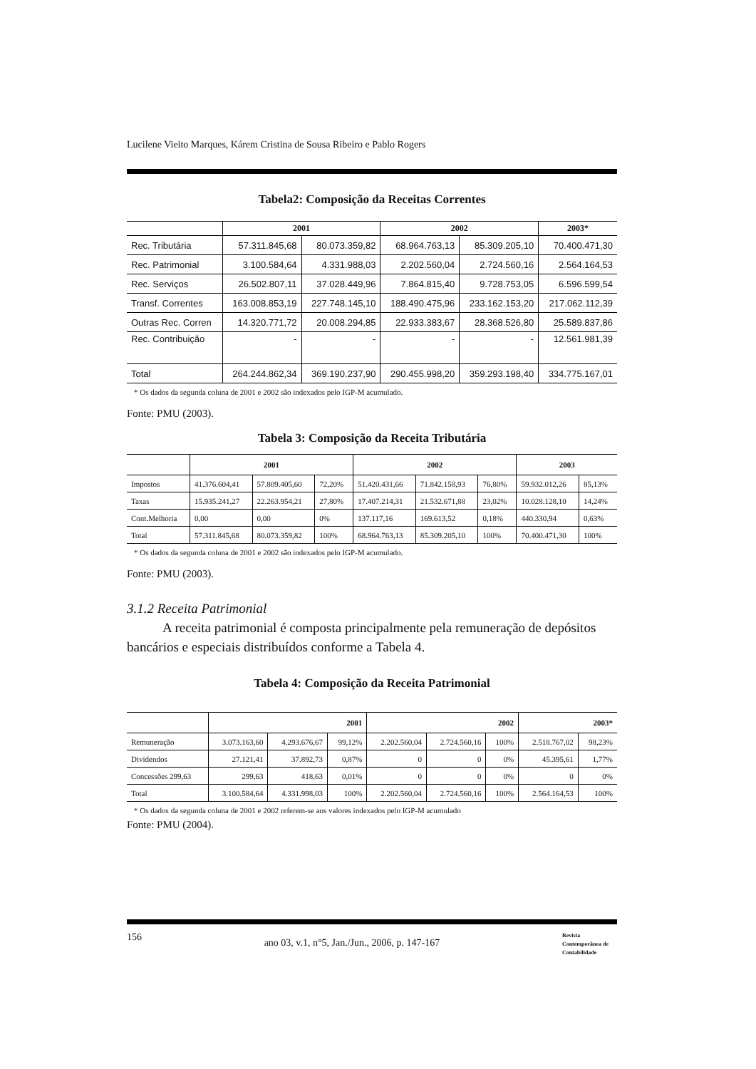Lucilene Vieito Marques, Kárem Cristina de Sousa Ribeiro e Pablo Rogers
Tabela2: Composição da Receitas Correntes
| | 2001 | | 2002 | | 2003* |
| --- | --- | --- | --- | --- | --- |
| Rec. Tributária | 57.311.845,68 | 80.073.359,82 | 68.964.763,13 | 85.309.205,10 | 70.400.471,30 |
| Rec. Patrimonial | 3.100.584,64 | 4.331.988,03 | 2.202.560,04 | 2.724.560,16 | 2.564.164,53 |
| Rec. Serviços | 26.502.807,11 | 37.028.449,96 | 7.864.815,40 | 9.728.753,05 | 6.596.599,54 |
| Transf. Correntes | 163.008.853,19 | 227.748.145,10 | 188.490.475,96 | 233.162.153,20 | 217.062.112,39 |
| Outras Rec. Corren | 14.320.771,72 | 20.008.294,85 | 22.933.383,67 | 28.368.526,80 | 25.589.837,86 |
| Rec. Contribuição | - | - | - | - | 12.561.981,39 |
| Total | 264.244.862,34 | 369.190.237,90 | 290.455.998,20 | 359.293.198,40 | 334.775.167,01 |
* Os dados da segunda coluna de 2001 e 2002 são indexados pelo IGP-M acumulado.
Fonte: PMU (2003).
Tabela 3: Composição da Receita Tributária
| | 2001 | | | 2002 | | | 2003 | |
| --- | --- | --- | --- | --- | --- | --- | --- | --- |
| Impostos | 41.376.604,41 | 57.809.405,60 | 72,20% | 51.420.431,66 | 71.842.158,93 | 76,80% | 59.932.012,26 | 85,13% |
| Taxas | 15.935.241,27 | 22.263.954,21 | 27,80% | 17.407.214,31 | 21.532.671,88 | 23,02% | 10.028.128,10 | 14,24% |
| Cont.Melhoria | 0,00 | 0,00 | 0% | 137.117,16 | 169.613,52 | 0,18% | 440.330,94 | 0,63% |
| Total | 57.311.845,68 | 80.073.359,82 | 100% | 68.964.763,13 | 85.309.205,10 | 100% | 70.400.471,30 | 100% |
* Os dados da segunda coluna de 2001 e 2002 são indexados pelo IGP-M acumulado.
Fonte: PMU (2003).
3.1.2 Receita Patrimonial
A receita patrimonial é composta principalmente pela remuneração de depósitos bancários e especiais distribuídos conforme a Tabela 4.
Tabela 4: Composição da Receita Patrimonial
| | 2001 | | | 2002 | | | 2003* | |
| --- | --- | --- | --- | --- | --- | --- | --- | --- |
| Remuneração | 3.073.163,60 | 4.293.676,67 | 99,12% | 2.202.560,04 | 2.724.560,16 | 100% | 2.518.767,02 | 98,23% |
| Dividendos | 27.121,41 | 37.892,73 | 0,87% | 0 | 0 | 0% | 45.395,61 | 1,77% |
| Concessões 299,63 | 299,63 | 418,63 | 0,01% | 0 | 0 | 0% | 0 | 0% |
| Total | 3.100.584,64 | 4.331.998,03 | 100% | 2.202.560,04 | 2.724.560,16 | 100% | 2.564.164,53 | 100% |
* Os dados da segunda coluna de 2001 e 2002 referem-se aos valores indexados pelo IGP-M acumulado
Fonte: PMU (2004).
156 ano 03, v.1, n°5, Jan./Jun., 2006, p. 147-167 Revista
Contemporânea de
Contabilidade